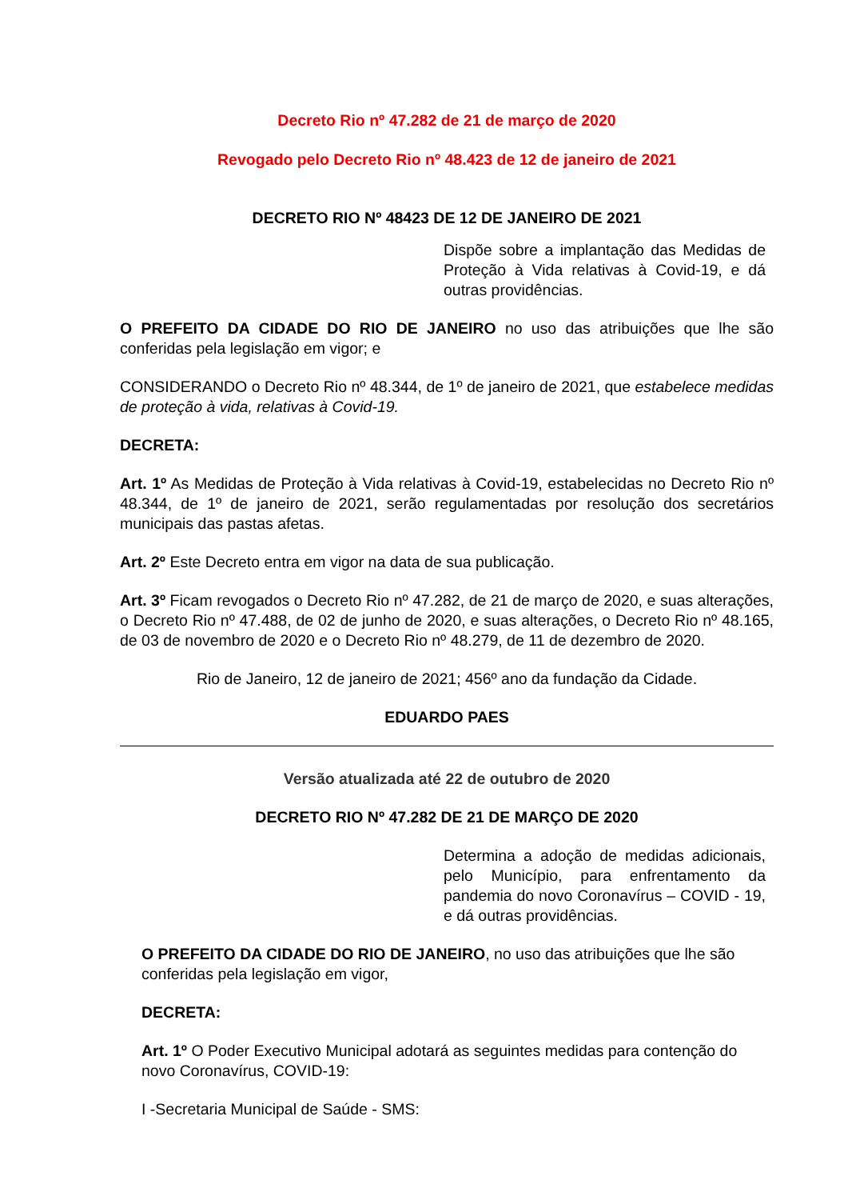Decreto Rio nº 47.282 de 21 de março de 2020
Revogado pelo Decreto Rio nº 48.423 de 12 de janeiro de 2021
DECRETO RIO Nº 48423 DE 12 DE JANEIRO DE 2021
Dispõe sobre a implantação das Medidas de Proteção à Vida relativas à Covid-19, e dá outras providências.
O PREFEITO DA CIDADE DO RIO DE JANEIRO no uso das atribuições que lhe são conferidas pela legislação em vigor; e
CONSIDERANDO o Decreto Rio nº 48.344, de 1º de janeiro de 2021, que estabelece medidas de proteção à vida, relativas à Covid-19.
DECRETA:
Art. 1º As Medidas de Proteção à Vida relativas à Covid-19, estabelecidas no Decreto Rio nº 48.344, de 1º de janeiro de 2021, serão regulamentadas por resolução dos secretários municipais das pastas afetas.
Art. 2º Este Decreto entra em vigor na data de sua publicação.
Art. 3º Ficam revogados o Decreto Rio nº 47.282, de 21 de março de 2020, e suas alterações, o Decreto Rio nº 47.488, de 02 de junho de 2020, e suas alterações, o Decreto Rio nº 48.165, de 03 de novembro de 2020 e o Decreto Rio nº 48.279, de 11 de dezembro de 2020.
Rio de Janeiro, 12 de janeiro de 2021; 456º ano da fundação da Cidade.
EDUARDO PAES
Versão atualizada até 22 de outubro de 2020
DECRETO RIO Nº 47.282 DE 21 DE MARÇO DE 2020
Determina a adoção de medidas adicionais, pelo Município, para enfrentamento da pandemia do novo Coronavírus – COVID - 19, e dá outras providências.
O PREFEITO DA CIDADE DO RIO DE JANEIRO, no uso das atribuições que lhe são conferidas pela legislação em vigor,
DECRETA:
Art. 1º O Poder Executivo Municipal adotará as seguintes medidas para contenção do novo Coronavírus, COVID-19:
I -Secretaria Municipal de Saúde - SMS: